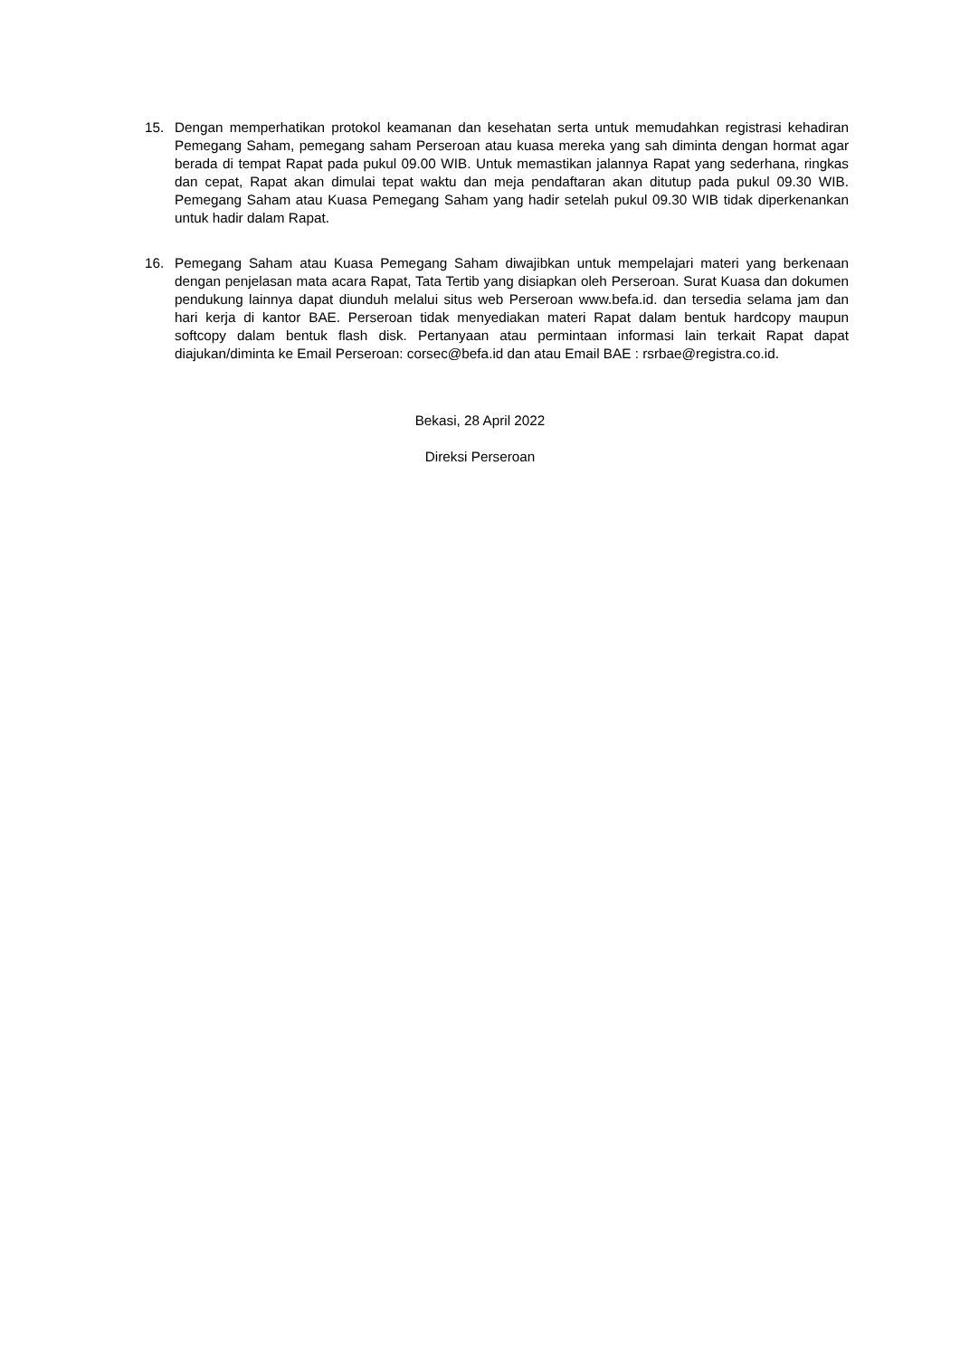15. Dengan memperhatikan protokol keamanan dan kesehatan serta untuk memudahkan registrasi kehadiran Pemegang Saham, pemegang saham Perseroan atau kuasa mereka yang sah diminta dengan hormat agar berada di tempat Rapat pada pukul 09.00 WIB. Untuk memastikan jalannya Rapat yang sederhana, ringkas dan cepat, Rapat akan dimulai tepat waktu dan meja pendaftaran akan ditutup pada pukul 09.30 WIB. Pemegang Saham atau Kuasa Pemegang Saham yang hadir setelah pukul 09.30 WIB tidak diperkenankan untuk hadir dalam Rapat.
16. Pemegang Saham atau Kuasa Pemegang Saham diwajibkan untuk mempelajari materi yang berkenaan dengan penjelasan mata acara Rapat, Tata Tertib yang disiapkan oleh Perseroan. Surat Kuasa dan dokumen pendukung lainnya dapat diunduh melalui situs web Perseroan www.befa.id. dan tersedia selama jam dan hari kerja di kantor BAE. Perseroan tidak menyediakan materi Rapat dalam bentuk hardcopy maupun softcopy dalam bentuk flash disk. Pertanyaan atau permintaan informasi lain terkait Rapat dapat diajukan/diminta ke Email Perseroan: corsec@befa.id dan atau Email BAE : rsrbae@registra.co.id.
Bekasi, 28 April 2022
Direksi Perseroan